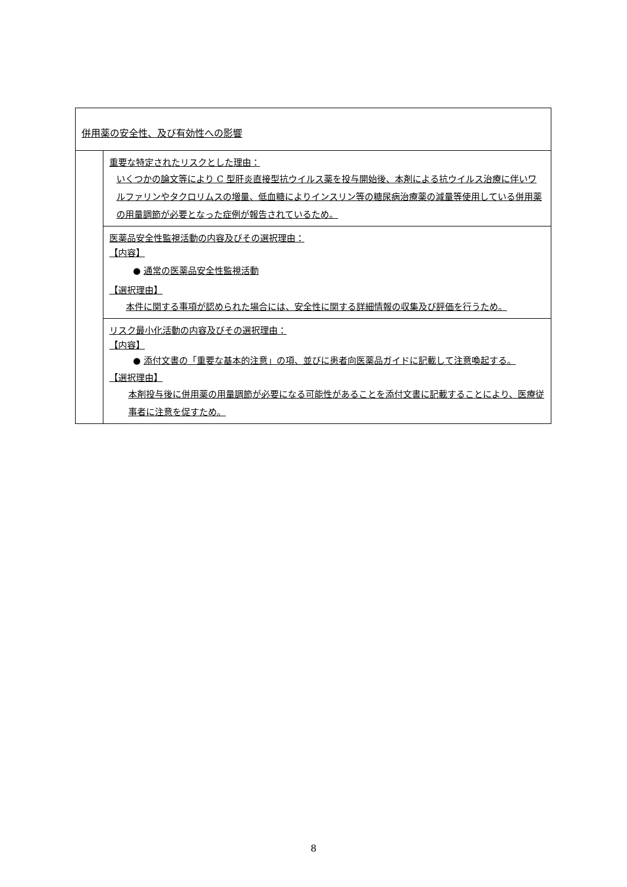| 併用薬の安全性、及び有効性への影響 | |
| | 重要な特定されたリスクとした理由： いくつかの論文等により C 型肝炎直接型抗ウイルス薬を投与開始後、本剤による抗ウイルス治療に伴いワルファリンやタクロリムスの増量、低血糖によりインスリン等の糖尿病治療薬の減量等使用している併用薬の用量調節が必要となった症例が報告されているため。 |
| | 医薬品安全性監視活動の内容及びその選択理由： 【内容】 ● 通常の医薬品安全性監視活動 【選択理由】 本件に関する事項が認められた場合には、安全性に関する詳細情報の収集及び評価を行うため。 |
| | リスク最小化活動の内容及びその選択理由： 【内容】 ● 添付文書の「重要な基本的注意」の項、並びに患者向医薬品ガイドに記載して注意喚起する。 【選択理由】 本剤投与後に併用薬の用量調節が必要になる可能性があることを添付文書に記載することにより、医療従事者に注意を促すため。 |
8